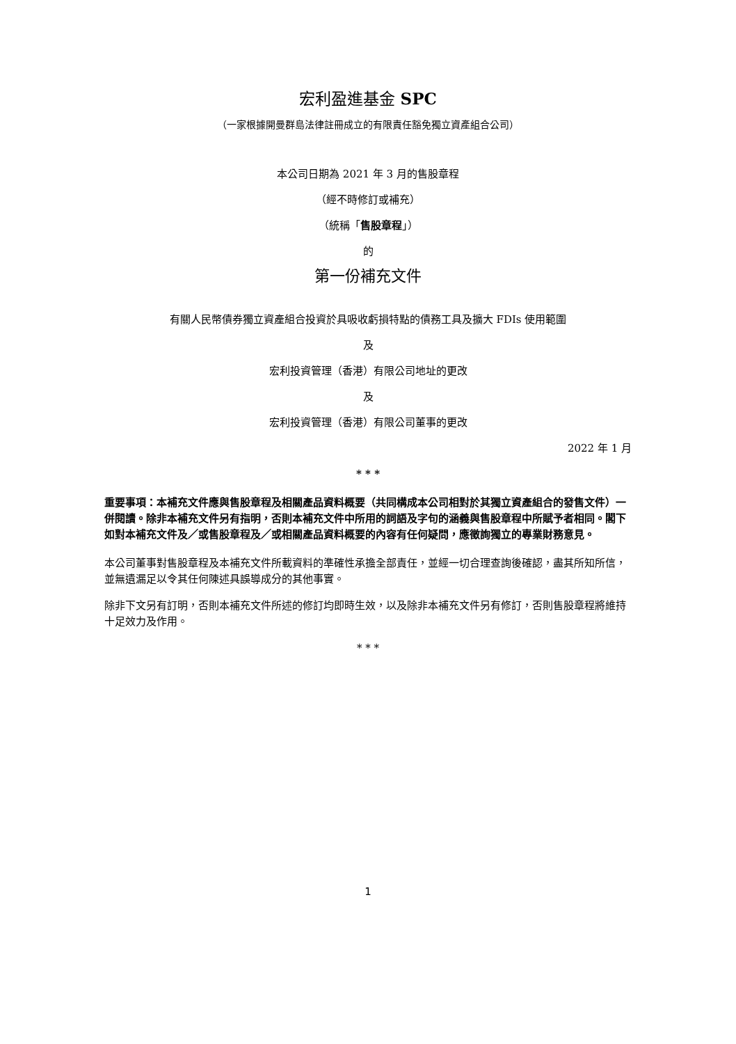宏利盈進基金 SPC
（一家根據開曼群島法律註冊成立的有限責任豁免獨立資產組合公司）
本公司日期為 2021 年 3 月的售股章程
（經不時修訂或補充）
（統稱「售股章程」）
的
第一份補充文件
有關人民幣債券獨立資產組合投資於具吸收虧損特點的債務工具及擴大 FDIs 使用範圍
及
宏利投資管理（香港）有限公司地址的更改
及
宏利投資管理（香港）有限公司董事的更改
2022 年 1 月
* * *
重要事項：本補充文件應與售股章程及相關產品資料概要（共同構成本公司相對於其獨立資產組合的發售文件）一併閱讀。除非本補充文件另有指明，否則本補充文件中所用的詞語及字句的涵義與售股章程中所賦予者相同。閣下如對本補充文件及／或售股章程及／或相關產品資料概要的內容有任何疑問，應徵詢獨立的專業財務意見。
本公司董事對售股章程及本補充文件所載資料的準確性承擔全部責任，並經一切合理查詢後確認，盡其所知所信，並無遺漏足以令其任何陳述具誤導成分的其他事實。
除非下文另有訂明，否則本補充文件所述的修訂均即時生效，以及除非本補充文件另有修訂，否則售股章程將維持十足效力及作用。
* * *
1